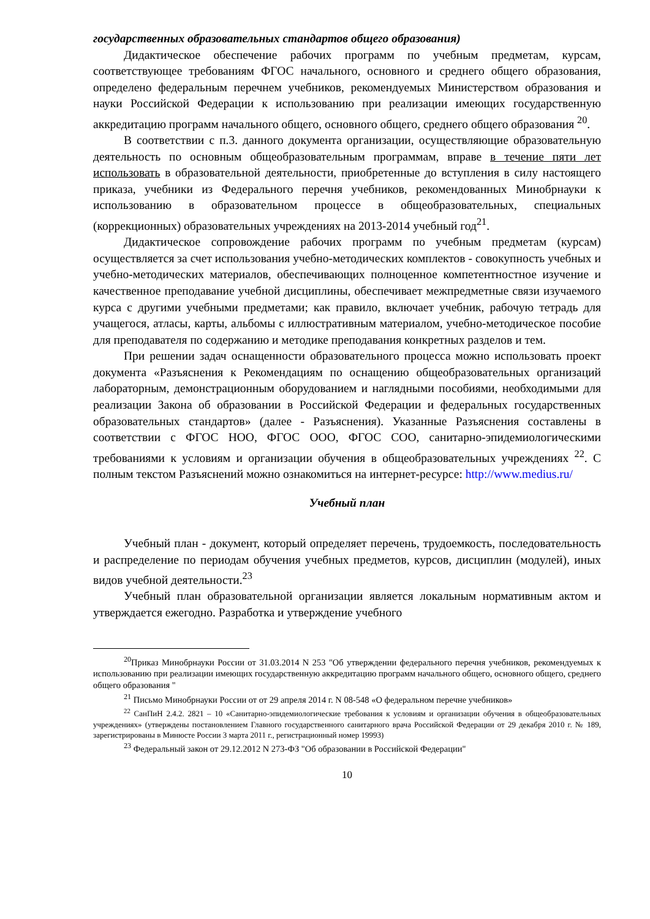государственных образовательных стандартов общего образования)
Дидактическое обеспечение рабочих программ по учебным предметам, курсам, соответствующее требованиям ФГОС начального, основного и среднего общего образования, определено федеральным перечнем учебников, рекомендуемых Министерством образования и науки Российской Федерации к использованию при реализации имеющих государственную аккредитацию программ начального общего, основного общего, среднего общего образования <sup>20</sup>.
В соответствии с п.3. данного документа организации, осуществляющие образовательную деятельность по основным общеобразовательным программам, вправе в течение пяти лет использовать в образовательной деятельности, приобретенные до вступления в силу настоящего приказа, учебники из Федерального перечня учебников, рекомендованных Минобрнауки к использованию в образовательном процессе в общеобразовательных, специальных (коррекционных) образовательных учреждениях на 2013-2014 учебный год<sup>21</sup>.
Дидактическое сопровождение рабочих программ по учебным предметам (курсам) осуществляется за счет использования учебно-методических комплектов - совокупность учебных и учебно-методических материалов, обеспечивающих полноценное компетентностное изучение и качественное преподавание учебной дисциплины, обеспечивает межпредметные связи изучаемого курса с другими учебными предметами; как правило, включает учебник, рабочую тетрадь для учащегося, атласы, карты, альбомы с иллюстративным материалом, учебно-методическое пособие для преподавателя по содержанию и методике преподавания конкретных разделов и тем.
При решении задач оснащенности образовательного процесса можно использовать проект документа «Разъяснения к Рекомендациям по оснащению общеобразовательных организаций лабораторным, демонстрационным оборудованием и наглядными пособиями, необходимыми для реализации Закона об образовании в Российской Федерации и федеральных государственных образовательных стандартов» (далее - Разъяснения). Указанные Разъяснения составлены в соответствии с ФГОС НОО, ФГОС ООО, ФГОС СОО, санитарно-эпидемиологическими требованиями к условиям и организации обучения в общеобразовательных учреждениях <sup>22</sup>. С полным текстом Разъяснений можно ознакомиться на интернет-ресурсе: http://www.medius.ru/
Учебный план
Учебный план - документ, который определяет перечень, трудоемкость, последовательность и распределение по периодам обучения учебных предметов, курсов, дисциплин (модулей), иных видов учебной деятельности.<sup>23</sup>
Учебный план образовательной организации является локальным нормативным актом и утверждается ежегодно. Разработка и утверждение учебного
<sup>20</sup> Приказ Минобрнауки России от 31.03.2014 N 253 "Об утверждении федерального перечня учебников, рекомендуемых к использованию при реализации имеющих государственную аккредитацию программ начального общего, основного общего, среднего общего образования "
<sup>21</sup> Письмо Минобрнауки России от от 29 апреля 2014 г. N 08-548 «О федеральном перечне учебников»
<sup>22</sup> СанПиН 2.4.2. 2821 – 10 «Санитарно-эпидемиологические требования к условиям и организации обучения в общеобразовательных учреждениях» (утверждены постановлением Главного государственного санитарного врача Российской Федерации от 29 декабря 2010 г. № 189, зарегистрированы в Минюсте России 3 марта 2011 г., регистрационный номер 19993)
<sup>23</sup> Федеральный закон от 29.12.2012 N 273-ФЗ "Об образовании в Российской Федерации"
10